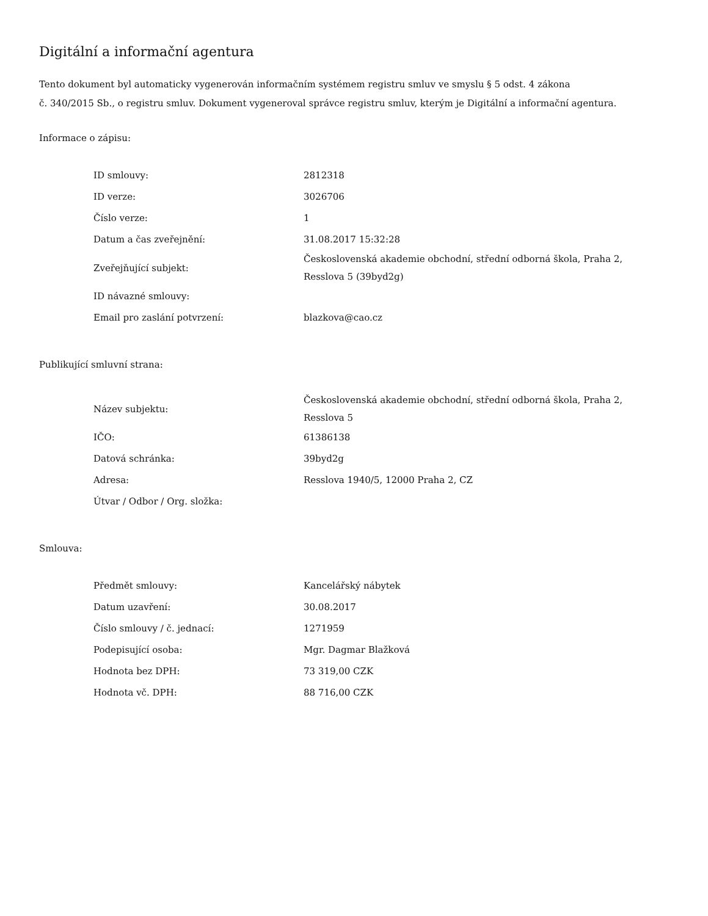Digitální a informační agentura
Tento dokument byl automaticky vygenerován informačním systémem registru smluv ve smyslu § 5 odst. 4 zákona
č. 340/2015 Sb., o registru smluv. Dokument vygeneroval správce registru smluv, kterým je Digitální a informační agentura.
Informace o zápisu:
| ID smlouvy: | 2812318 |
| ID verze: | 3026706 |
| Číslo verze: | 1 |
| Datum a čas zveřejnění: | 31.08.2017 15:32:28 |
| Zveřejňující subjekt: | Československá akademie obchodní, střední odborná škola, Praha 2, Resslova 5 (39byd2g) |
| ID návazné smlouvy: | |
| Email pro zaslání potvrzení: | blazkova@cao.cz |
Publikující smluvní strana:
| Název subjektu: | Československá akademie obchodní, střední odborná škola, Praha 2, Resslova 5 |
| IČO: | 61386138 |
| Datová schránka: | 39byd2g |
| Adresa: | Resslova 1940/5, 12000 Praha 2, CZ |
| Útvar / Odbor / Org. složka: | |
Smlouva:
| Předmět smlouvy: | Kancelářský nábytek |
| Datum uzavření: | 30.08.2017 |
| Číslo smlouvy / č. jednací: | 1271959 |
| Podepisující osoba: | Mgr. Dagmar Blažková |
| Hodnota bez DPH: | 73 319,00 CZK |
| Hodnota vč. DPH: | 88 716,00 CZK |